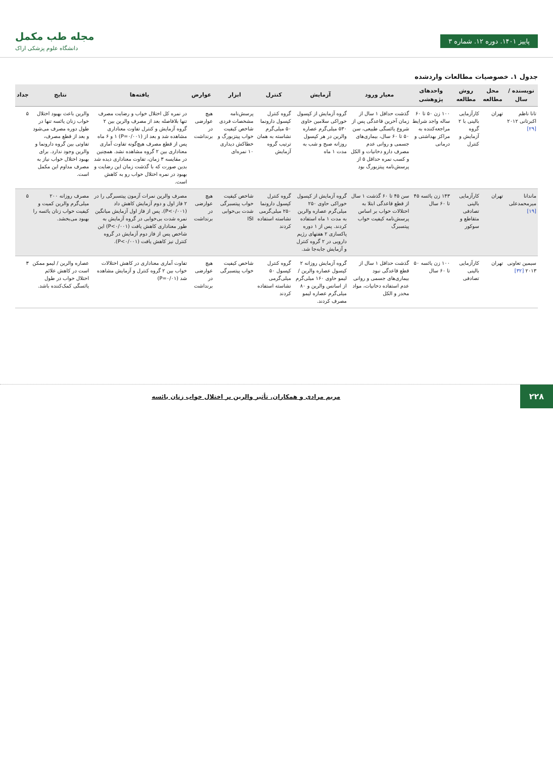پاییز ۱۴۰۱. دوره ۱۲. شماره ۳
مجله طب مکمل
دانشگاه علوم پزشکی اراک
جدول ۱. خصوصیات مطالعات واردشده
| نویسنده / سال | محل مطالعه | روش مطالعه | واحدهای پژوهشی | معیار ورود | آزمایش | کنترل | ابزار | عوارض | یافته‌ها | نتایج | جداد |
| --- | --- | --- | --- | --- | --- | --- | --- | --- | --- | --- | --- |
| تانا ناظم اکبرتانی ۲۰۱۲ [۲۹] | تهران | کارآزمایی بالینی با ۲ گروه آزمایش و کنترل | ۱۰۰ زن ۵۰ تا ۶۰ ساله واجد شرایط مراجعه‌کننده به مراکز بهداشتی و درمانی | گذشت حداقل ۱ سال از زمان آخرین قاعدگی پس از شروع یائسگی طبیعی، سن ۵۰ تا ۶۰ سال، بیماری‌های جسمی و روانی عدم مصرف دارو دخانیات و الکل و کسب نمره حداقل ۵ از پرسش‌نامه پیتزبورگ بود | گروه آزمایش از کپسول خوراکی سلامین حاوی ۵۳۰ میلی‌گرم عصاره والرین در هر کپسول روزانه صبح و شب به مدت ۱ ماه | گروه کنترل کپسول دارونما ۵۰ میلی‌گرم نشاسته به همان ترتیب گروه آزمایش | پرسش‌نامه مشخصات فردی شاخص کیفیت خواب پیتزبورگ و خطاکش دیداری ۱۰ نمره‌ای | هیچ عوارضی در برنداشت | در نمره کل اختلال خواب و رضایت مصرف تنها بلافاصله بعد از مصرف والرین بین ۲ گروه آزمایش و کنترل تفاوت معناداری مشاهده شد و بعد از (P=۰/۰۰۱) ۱ و ۶ ماه پس از قطع مصرف هیچ‌گونه تفاوت آماری معناداری بین ۲ گروه مشاهده نشد. همچنین در مقایسه ۳ زمان، تفاوت معناداری دیده شد بدین صورت که با گذشت زمان این رضایت و بهبود در نمره اختلال خواب رو به کاهش است. | والرین باعث بهبود اختلال خواب زنان یائسه تنها در طول دوره مصرف می‌شود و بعد از قطع مصرف، تفاوتی بین گروه دارونما و والرین وجود ندارد. برای بهبود اختلال خواب نیاز به مصرف مداوم این مکمل است. | ۵ |
| ماندانا میرمحمدعلی [۱۹] | تهران | کارآزمایی بالینی تصادفی متقاطع و سوکور | ۱۴۳ زن یائسه ۴۵ تا ۶۰ سال | سن ۴۵ تا ۶۰ گذشت ۱ سال از قطع قاعدگی ابتلا به اختلالات خواب بر اساس پرسش‌نامه کیفیت خواب پیتسبرگ | گروه آزمایش از کپسول خوراکی حاوی ۲۵۰ میلی‌گرم عصاره والرین به مدت ۱ ماه استفاده کردند. پس از ۱ دوره پاکسازی ۲ هفتهای رژیم دارویی در ۲ گروه کنترل و آزمایش جابه‌جا شد. | گروه کنترل کپسول دارونما ۲۵۰ میلی‌گرمی نشاسته استفاده کردند | شاخص کیفیت خواب پیتسبرگی شدت بی‌خوابی ISI | هیچ عوارضی در برنداشت | مصرف والرین نمرات آزمون پیتسبرگی را در ۲ فاز اول و دوم آزمایش کاهش داد (P<۰/۰۰۱). پس از فاز اول آزمایش میانگین نمره شدت بی‌خوابی در گروه آزمایش به طور معناداری کاهش یافت (P<۰/۰۰۱) این شاخص پس از فاز دوم آزمایش در گروه کنترل نیز کاهش یافت (P<۰/۰۰۱). | مصرف روزانه ۲۰۰ میلی‌گرم والرین کمیت و کیفیت خواب زنان یائسه را بهبود می‌بخشد. | ۵ |
| سیمین تعاونی ۲۰۱۳ [۳۲] | تهران | کارآزمایی بالینی تصادفی | ۱۰۰ زن یائسه ۵۰ تا ۶۰ سال | گذشت حداقل ۱ سال از قطع قاعدگی نبود بیماری‌های جسمی و روانی عدم استفاده دخانیات، مواد مخدر و الکل | گروه آزمایش روزانه ۲ کپسول عصاره والرین / لیمو حاوی ۱۶۰ میلی‌گرم از اسانس والرین و ۸۰ میلی‌گرم عصاره لیمو مصرف کردند. | گروه کنترل کپسول ۵۰ میلی‌گرمی نشاسته استفاده کردند | شاخص کیفیت خواب پیتسبرگی | هیچ عوارضی در برنداشت | تفاوت آماری معناداری در کاهش اختلالات خواب بین ۲ گروه کنترل و آزمایش مشاهده شد (P=۰/۰۱) | عصاره والرین / لیمو ممکن است در کاهش علائم اختلال خواب در طول یائسگی کمک‌کننده باشد. | ۳ |
۲۲۸
مریم مرادی و همکاران. تأثیر والرین بر اختلال خواب زنان یائسه